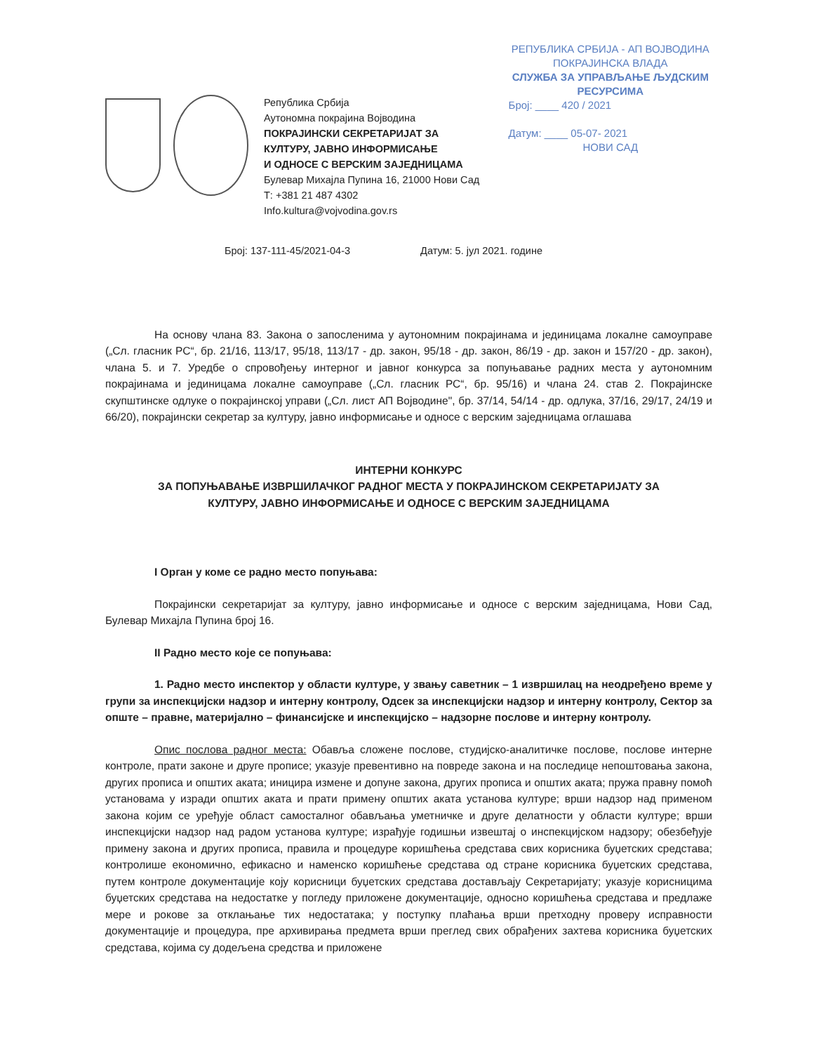Република Србија
Аутономна покрајина Војводина
ПОКРАЈИНСКИ СЕКРЕТАРИЈАТ ЗА
КУЛТУРУ, ЈАВНО ИНФОРМИСАЊЕ
И ОДНОСЕ С ВЕРСКИМ ЗАЈЕДНИЦАМА
Булевар Михајла Пупина 16, 21000 Нови Сад
Т: +381 21 487 4302
Info.kultura@vojvodina.gov.rs
РЕПУБЛИКА СРБИЈА - АП ВОЈВОДИНА
ПОКРАЈИНСКА ВЛАДА
СЛУЖБА ЗА УПРАВЉАЊЕ ЉУДСКИМ
РЕСУРСИМА
Број: ____ 420 / 2021
Датум: ____ 05-07- 2021
НОВИ САД
Број: 137-111-45/2021-04-3 Датум: 5. јул 2021. године
На основу члана 83. Закона о запосленима у аутономним покрајинама и јединицама локалне самоуправе („Сл. гласник РС“, бр. 21/16, 113/17, 95/18, 113/17 - др. закон, 95/18 - др. закон, 86/19 - др. закон и 157/20 - др. закон), члана 5. и 7. Уредбе о спровођењу интерног и јавног конкурса за попуњавање радних места у аутономним покрајинама и јединицама локалне самоуправе („Сл. гласник РС“, бр. 95/16) и члана 24. став 2. Покрајинске скупштинске одлуке о покрајинској управи („Сл. лист АП Војводине", бр. 37/14, 54/14 - др. одлука, 37/16, 29/17, 24/19 и 66/20), покрајински секретар за културу, јавно информисање и односе с верским заједницама оглашава
ИНТЕРНИ КОНКУРС
ЗА ПОПУЊАВАЊЕ ИЗВРШИЛАЧКОГ РАДНОГ МЕСТА У ПОКРАЈИНСКОМ СЕКРЕТАРИЈАТУ ЗА
КУЛТУРУ, ЈАВНО ИНФОРМИСАЊЕ И ОДНОСЕ С ВЕРСКИМ ЗАЈЕДНИЦАМА
I Орган у коме се радно место попуњава:
Покрајински секретаријат за културу, јавно информисање и односе с верским заједницама, Нови Сад, Булевар Михајла Пупина број 16.
II Радно место које се попуњава:
1. Радно место инспектор у области културе, у звању саветник – 1 извршилац на неодређено време у групи за инспекцијски надзор и интерну контролу, Одсек за инспекцијски надзор и интерну контролу, Сектор за опште – правне, материјално – финансијске и инспекцијско – надзорне послове и интерну контролу.
Опис послова радног места: Обавља сложене послове, студијско-аналитичке послове, послове интерне контроле, прати законе и друге прописе; указује превентивно на повреде закона и на последице непоштовања закона, других прописа и општих аката; иницира измене и допуне закона, других прописа и општих аката; пружа правну помоћ установама у изради општих аката и прати примену општих аката установа културе; врши надзор над применом закона којим се уређује област самосталног обављања уметничке и друге делатности у области културе; врши инспекцијски надзор над радом установа културе; израђује годишњи извештај о инспекцијском надзору; обезбеђује примену закона и других прописа, правила и процедуре коришћења средстава свих корисника буџетских средстава; контролише економично, ефикасно и наменско коришћење средстава од стране корисника буџетских средстава, путем контроле документације коју корисници буџетских средстава достављају Секретаријату; указује корисницима буџетских средстава на недостатке у погледу приложене документације, односно коришћења средстава и предлаже мере и рокове за отклањање тих недостатака; у поступку плаћања врши претходну проверу исправности документације и процедура, пре архивирања предмета врши преглед свих обрађених захтева корисника буџетских средстава, којима су додељена средства и приложене